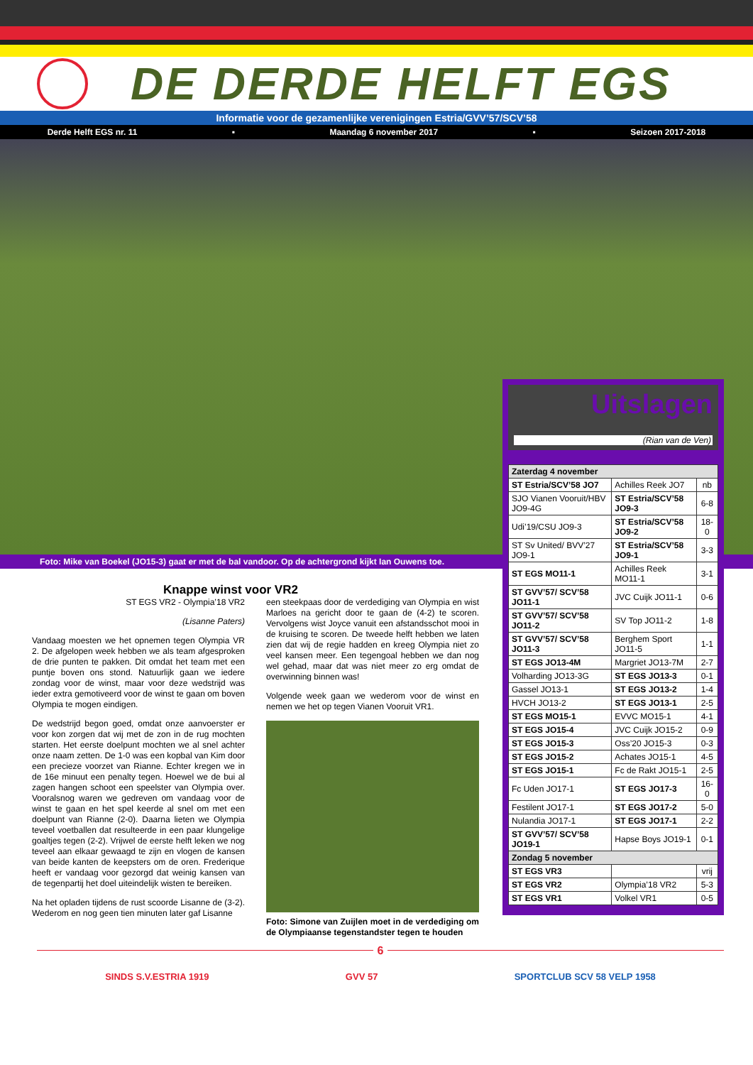DE DERDE HELFT EGS
Informatie voor de gezamenlijke verenigingen Estria/GVV’57/SCV’58
Derde Helft EGS nr. 11 ▪ Maandag 6 november 2017 ▪ Seizoen 2017-2018
Foto: Mike van Boekel (JO15-3) gaat er met de bal vandoor. Op de achtergrond kijkt Ian Ouwens toe.
Knappe winst voor VR2
ST EGS VR2 - Olympia’18 VR2
(Lisanne Paters)
Vandaag moesten we het opnemen tegen Olympia VR 2. De afgelopen week hebben we als team afgesproken de drie punten te pakken. Dit omdat het team met een puntje boven ons stond. Natuurlijk gaan we iedere zondag voor de winst, maar voor deze wedstrijd was ieder extra gemotiveerd voor de winst te gaan om boven Olympia te mogen eindigen.
De wedstrijd begon goed, omdat onze aanvoerster er voor kon zorgen dat wij met de zon in de rug mochten starten. Het eerste doelpunt mochten we al snel achter onze naam zetten. De 1-0 was een kopbal van Kim door een precieze voorzet van Rianne. Echter kregen we in de 16e minuut een penalty tegen. Hoewel we de bui al zagen hangen schoot een speelster van Olympia over. Vooralsnog waren we gedreven om vandaag voor de winst te gaan en het spel keerde al snel om met een doelpunt van Rianne (2-0). Daarna lieten we Olympia teveel voetballen dat resulteerde in een paar klungelige goaltjes tegen (2-2). Vrijwel de eerste helft leken we nog teveel aan elkaar gewaagd te zijn en vlogen de kansen van beide kanten de keepsters om de oren. Frederique heeft er vandaag voor gezorgd dat weinig kansen van de tegenpartij het doel uiteindelijk wisten te bereiken.
Na het opladen tijdens de rust scoorde Lisanne de (3-2). Wederom en nog geen tien minuten later gaf Lisanne
een steekpaas door de verdediging van Olympia en wist Marloes na gericht door te gaan de (4-2) te scoren. Vervolgens wist Joyce vanuit een afstandsschot mooi in de kruising te scoren. De tweede helft hebben we laten zien dat wij de regie hadden en kreeg Olympia niet zo veel kansen meer. Een tegengoal hebben we dan nog wel gehad, maar dat was niet meer zo erg omdat de overwinning binnen was!
Volgende week gaan we wederom voor de winst en nemen we het op tegen Vianen Vooruit VR1.
Foto: Simone van Zuijlen moet in de verdediging om de Olympiaanse tegenstandster tegen te houden
Uitslagen
(Rian van de Ven)
| Zaterdag 4 november | | |
| --- | --- | --- |
| ST Estria/SCV’58 JO7 | Achilles Reek JO7 | nb |
| SJO Vianen Vooruit/HBV JO9-4G | ST Estria/SCV’58 JO9-3 | 6-8 |
| Udi’19/CSU JO9-3 | ST Estria/SCV’58 JO9-2 | 18-0 |
| ST Sv United/ BVV’27 JO9-1 | ST Estria/SCV’58 JO9-1 | 3-3 |
| ST EGS MO11-1 | Achilles Reek MO11-1 | 3-1 |
| ST GVV’57/ SCV’58 JO11-1 | JVC Cuijk JO11-1 | 0-6 |
| ST GVV’57/ SCV’58 JO11-2 | SV Top JO11-2 | 1-8 |
| ST GVV’57/ SCV’58 JO11-3 | Berghem Sport JO11-5 | 1-1 |
| ST EGS JO13-4M | Margriet JO13-7M | 2-7 |
| Volharding JO13-3G | ST EGS JO13-3 | 0-1 |
| Gassel JO13-1 | ST EGS JO13-2 | 1-4 |
| HVCH JO13-2 | ST EGS JO13-1 | 2-5 |
| ST EGS MO15-1 | EVVC MO15-1 | 4-1 |
| ST EGS JO15-4 | JVC Cuijk JO15-2 | 0-9 |
| ST EGS JO15-3 | Oss’20 JO15-3 | 0-3 |
| ST EGS JO15-2 | Achates JO15-1 | 4-5 |
| ST EGS JO15-1 | Fc de Rakt JO15-1 | 2-5 |
| Fc Uden JO17-1 | ST EGS JO17-3 | 16-0 |
| Festilent JO17-1 | ST EGS JO17-2 | 5-0 |
| Nulandia JO17-1 | ST EGS JO17-1 | 2-2 |
| ST GVV’57/ SCV’58 JO19-1 | Hapse Boys JO19-1 | 0-1 |
| Zondag 5 november | | |
| ST EGS VR3 | | vrij |
| ST EGS VR2 | Olympia’18 VR2 | 5-3 |
| ST EGS VR1 | Volkel VR1 | 0-5 |
6
SINDS S.V.ESTRIA 1919 GVV 57 SPORTCLUB SCV 58 VELP 1958